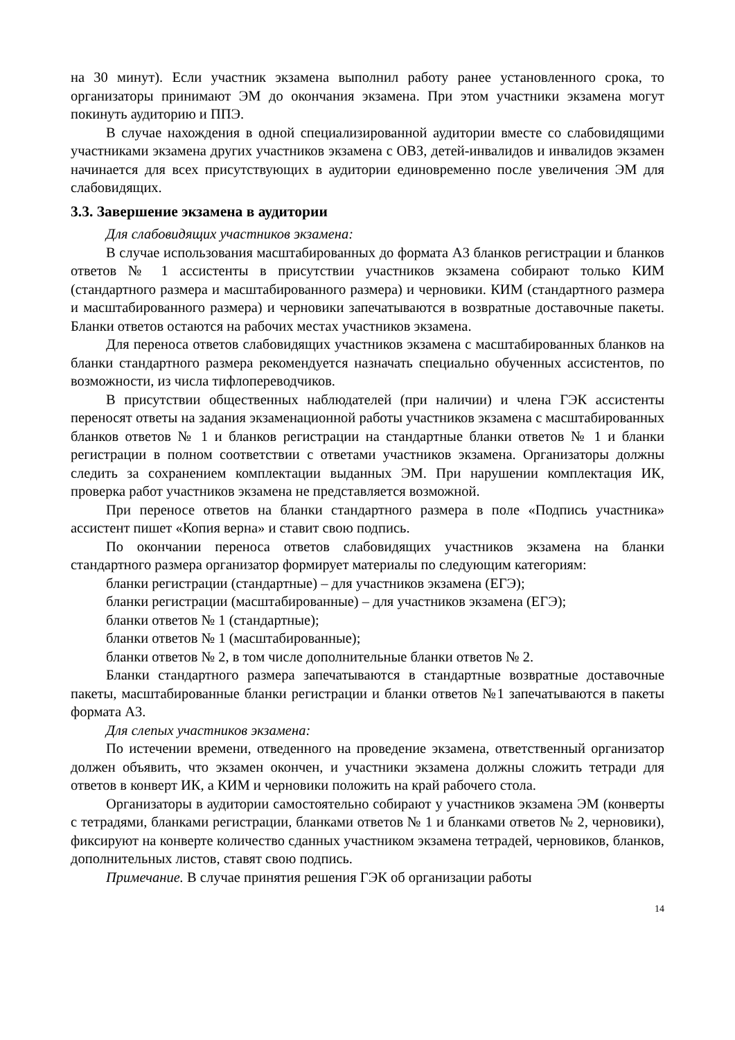на 30 минут). Если участник экзамена выполнил работу ранее установленного срока, то организаторы принимают ЭМ до окончания экзамена. При этом участники экзамена могут покинуть аудиторию и ППЭ.
В случае нахождения в одной специализированной аудитории вместе со слабовидящими участниками экзамена других участников экзамена с ОВЗ, детей-инвалидов и инвалидов экзамен начинается для всех присутствующих в аудитории единовременно после увеличения ЭМ для слабовидящих.
3.3. Завершение экзамена в аудитории
Для слабовидящих участников экзамена:
В случае использования масштабированных до формата А3 бланков регистрации и бланков ответов № 1 ассистенты в присутствии участников экзамена собирают только КИМ (стандартного размера и масштабированного размера) и черновики. КИМ (стандартного размера и масштабированного размера) и черновики запечатываются в возвратные доставочные пакеты. Бланки ответов остаются на рабочих местах участников экзамена.
Для переноса ответов слабовидящих участников экзамена с масштабированных бланков на бланки стандартного размера рекомендуется назначать специально обученных ассистентов, по возможности, из числа тифлопереводчиков.
В присутствии общественных наблюдателей (при наличии) и члена ГЭК ассистенты переносят ответы на задания экзаменационной работы участников экзамена с масштабированных бланков ответов № 1 и бланков регистрации на стандартные бланки ответов № 1 и бланки регистрации в полном соответствии с ответами участников экзамена. Организаторы должны следить за сохранением комплектации выданных ЭМ. При нарушении комплектация ИК, проверка работ участников экзамена не представляется возможной.
При переносе ответов на бланки стандартного размера в поле «Подпись участника» ассистент пишет «Копия верна» и ставит свою подпись.
По окончании переноса ответов слабовидящих участников экзамена на бланки стандартного размера организатор формирует материалы по следующим категориям:
бланки регистрации (стандартные) – для участников экзамена (ЕГЭ);
бланки регистрации (масштабированные) – для участников экзамена (ЕГЭ);
бланки ответов № 1 (стандартные);
бланки ответов № 1 (масштабированные);
бланки ответов № 2, в том числе дополнительные бланки ответов № 2.
Бланки стандартного размера запечатываются в стандартные возвратные доставочные пакеты, масштабированные бланки регистрации и бланки ответов №1 запечатываются в пакеты формата А3.
Для слепых участников экзамена:
По истечении времени, отведенного на проведение экзамена, ответственный организатор должен объявить, что экзамен окончен, и участники экзамена должны сложить тетради для ответов в конверт ИК, а КИМ и черновики положить на край рабочего стола.
Организаторы в аудитории самостоятельно собирают у участников экзамена ЭМ (конверты с тетрадями, бланками регистрации, бланками ответов № 1 и бланками ответов № 2, черновики), фиксируют на конверте количество сданных участником экзамена тетрадей, черновиков, бланков, дополнительных листов, ставят свою подпись.
Примечание. В случае принятия решения ГЭК об организации работы
14